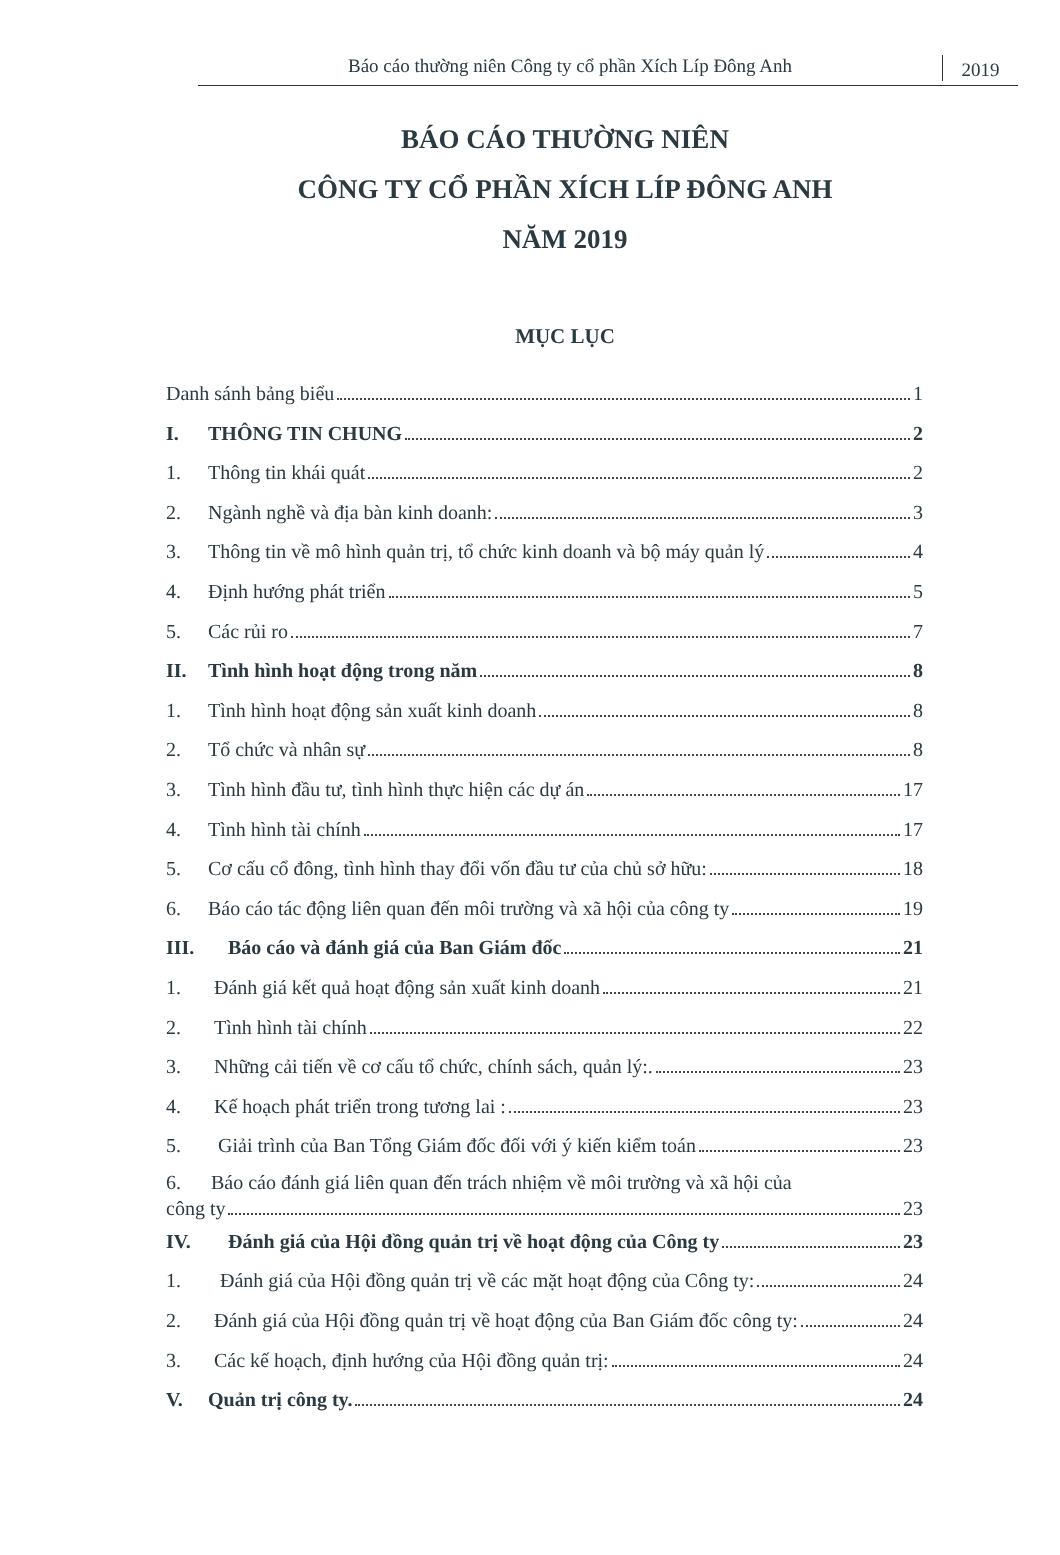Báo cáo thường niên Công ty cổ phần Xích Líp Đông Anh
2019
BÁO CÁO THƯỜNG NIÊN
CÔNG TY CỔ PHẦN XÍCH LÍP ĐÔNG ANH
NĂM 2019
MỤC LỤC
Danh sánh bảng biểu 1
I. THÔNG TIN CHUNG 2
1. Thông tin khái quát 2
2. Ngành nghề và địa bàn kinh doanh: 3
3. Thông tin về mô hình quản trị, tổ chức kinh doanh và bộ máy quản lý 4
4. Định hướng phát triển 5
5. Các rủi ro 7
II. Tình hình hoạt động trong năm 8
1. Tình hình hoạt động sản xuất kinh doanh 8
2. Tổ chức và nhân sự 8
3. Tình hình đầu tư, tình hình thực hiện các dự án 17
4. Tình hình tài chính 17
5. Cơ cấu cổ đông, tình hình thay đổi vốn đầu tư của chủ sở hữu: 18
6. Báo cáo tác động liên quan đến môi trường và xã hội của công ty 19
III. Báo cáo và đánh giá của Ban Giám đốc 21
1. Đánh giá kết quả hoạt động sản xuất kinh doanh 21
2. Tình hình tài chính 22
3. Những cải tiến về cơ cấu tổ chức, chính sách, quản lý:. 23
4. Kế hoạch phát triển trong tương lai : 23
5. Giải trình của Ban Tổng Giám đốc đối với ý kiến kiểm toán 23
6. Báo cáo đánh giá liên quan đến trách nhiệm về môi trường và xã hội của
công ty 23
IV. Đánh giá của Hội đồng quản trị về hoạt động của Công ty 23
1. Đánh giá của Hội đồng quản trị về các mặt hoạt động của Công ty: 24
2. Đánh giá của Hội đồng quản trị về hoạt động của Ban Giám đốc công ty: 24
3. Các kế hoạch, định hướng của Hội đồng quản trị: 24
V. Quản trị công ty. 24